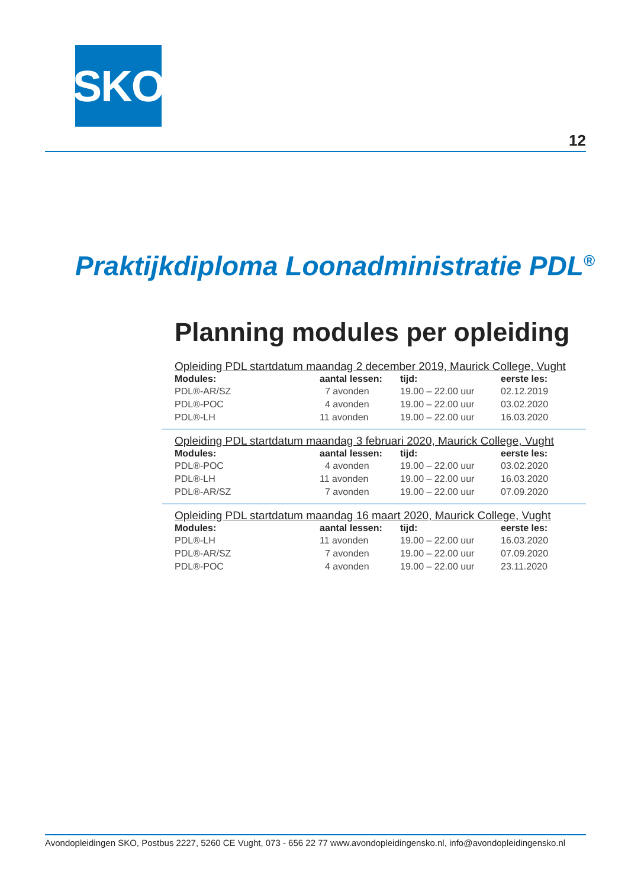SKO
12
Praktijkdiploma Loonadministratie PDL<sup>®</sup>
Planning modules per opleiding
Opleiding PDL startdatum maandag 2 december 2019, Maurick College, Vught
| Modules: | aantal lessen: | tijd: | eerste les: |
| --- | --- | --- | --- |
| PDL®-AR/SZ | 7 avonden | 19.00 – 22.00 uur | 02.12.2019 |
| PDL®-POC | 4 avonden | 19.00 – 22.00 uur | 03.02.2020 |
| PDL®-LH | 11 avonden | 19.00 – 22.00 uur | 16.03.2020 |
Opleiding PDL startdatum maandag 3 februari 2020, Maurick College, Vught
| Modules: | aantal lessen: | tijd: | eerste les: |
| --- | --- | --- | --- |
| PDL®-POC | 4 avonden | 19.00 – 22.00 uur | 03.02.2020 |
| PDL®-LH | 11 avonden | 19.00 – 22.00 uur | 16.03.2020 |
| PDL®-AR/SZ | 7 avonden | 19.00 – 22.00 uur | 07.09.2020 |
Opleiding PDL startdatum maandag 16 maart 2020, Maurick College, Vught
| Modules: | aantal lessen: | tijd: | eerste les: |
| --- | --- | --- | --- |
| PDL®-LH | 11 avonden | 19.00 – 22.00 uur | 16.03.2020 |
| PDL®-AR/SZ | 7 avonden | 19.00 – 22.00 uur | 07.09.2020 |
| PDL®-POC | 4 avonden | 19.00 – 22.00 uur | 23.11.2020 |
Avondopleidingen SKO, Postbus 2227, 5260 CE Vught, 073 - 656 22 77 www.avondopleidingensko.nl, info@avondopleidingensko.nl